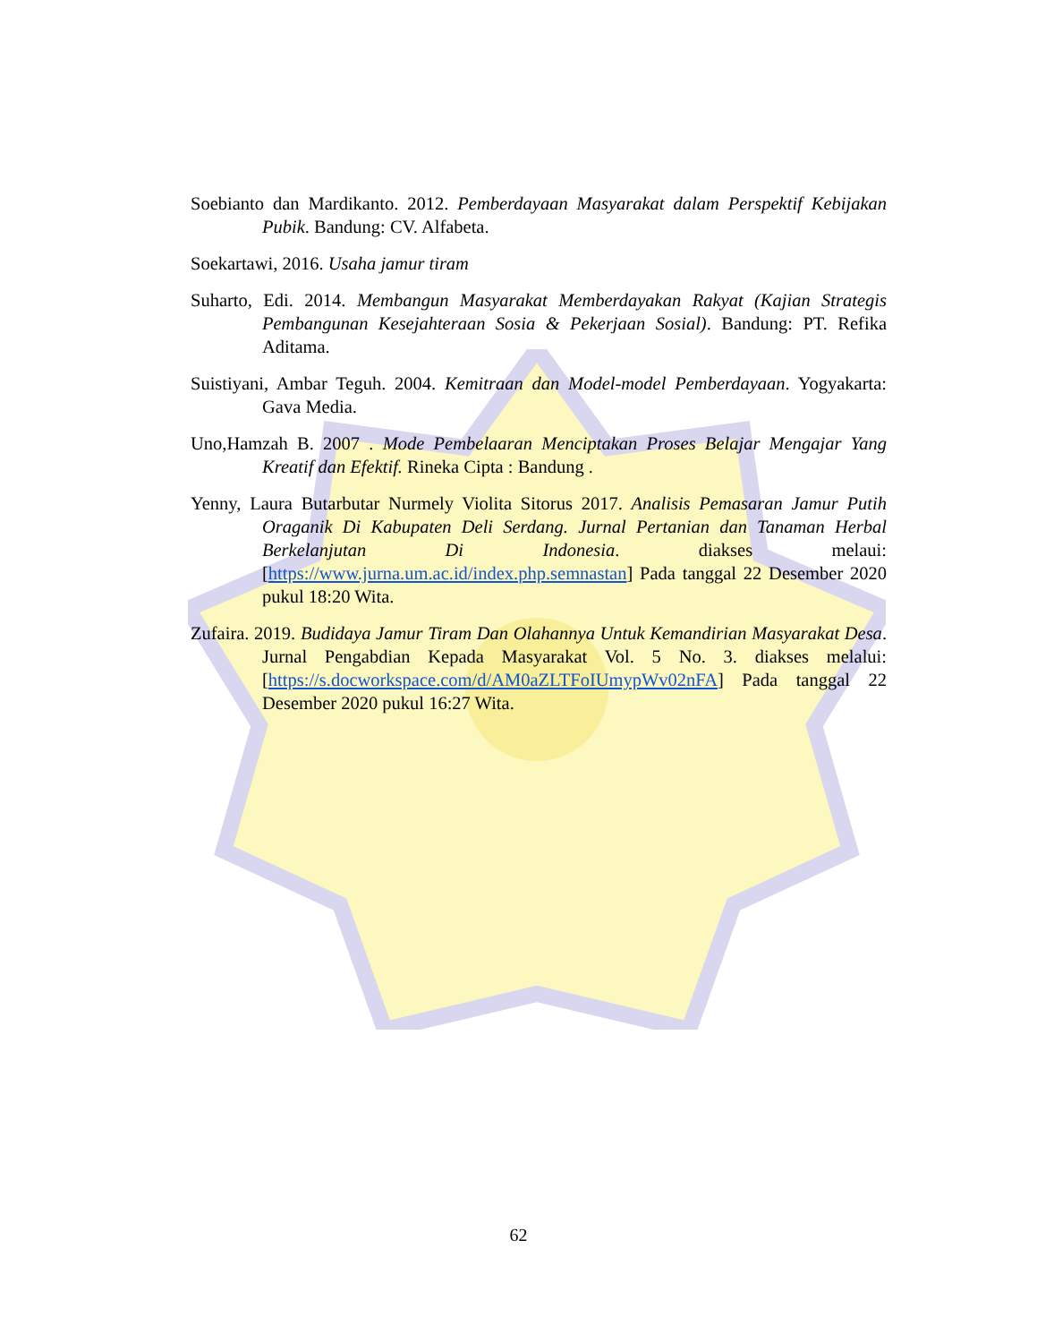Soebianto dan Mardikanto. 2012. Pemberdayaan Masyarakat dalam Perspektif Kebijakan Pubik. Bandung: CV. Alfabeta.
Soekartawi, 2016. Usaha jamur tiram
Suharto, Edi. 2014. Membangun Masyarakat Memberdayakan Rakyat (Kajian Strategis Pembangunan Kesejahteraan Sosia & Pekerjaan Sosial). Bandung: PT. Refika Aditama.
Suistiyani, Ambar Teguh. 2004. Kemitraan dan Model-model Pemberdayaan. Yogyakarta: Gava Media.
Uno,Hamzah B. 2007 . Mode Pembelaaran Menciptakan Proses Belajar Mengajar Yang Kreatif dan Efektif. Rineka Cipta : Bandung .
Yenny, Laura Butarbutar Nurmely Violita Sitorus 2017. Analisis Pemasaran Jamur Putih Oraganik Di Kabupaten Deli Serdang. Jurnal Pertanian dan Tanaman Herbal Berkelanjutan Di Indonesia. diakses melaui: [https://www.jurna.um.ac.id/index.php.semnastan] Pada tanggal 22 Desember 2020 pukul 18:20 Wita.
Zufaira. 2019. Budidaya Jamur Tiram Dan Olahannya Untuk Kemandirian Masyarakat Desa. Jurnal Pengabdian Kepada Masyarakat Vol. 5 No. 3. diakses melalui: [https://s.docworkspace.com/d/AM0aZLTFoIUmypWv02nFA] Pada tanggal 22 Desember 2020 pukul 16:27 Wita.
62